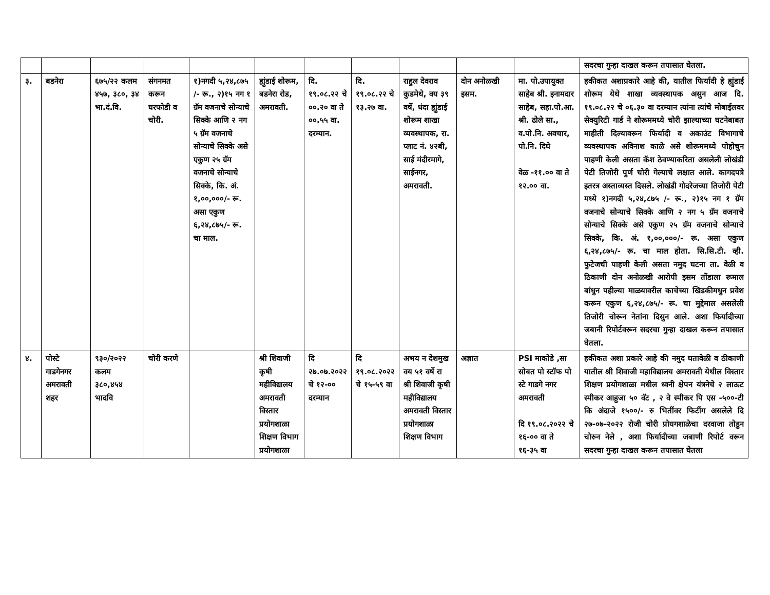| | | | | | | | | | | | सदरचा गुन्हा दाखल करून तपासात घेतला. |
| ३. | बडनेरा | ६७५/२२ कलम ४५७, ३८०, ३४ भा.दं.वि. | संगनमत करून घरफोडी व चोरी. | १)नगदी ५,२४,८७५ /- रू., २)१५ नग १ ग्रॅम वजनाचे सोन्याचे सिक्के आणि २ नग ५ ग्रॅम वजनाचे सोन्याचे सिक्के असे एकुण २५ ग्रॅम वजनाचे सोन्याचे सिक्के, कि. अं. १,००,०००/- रू. असा एकुण ६,२४,८७५/- रू. चा माल. | ह्युंडाई शोरूम, बडनेरा रोड, अमरावती. | दि. १९.०८.२२ चे ००.२० वा ते ००.५५ वा. दरम्यान. | दि. १९.०८.२२ चे १३.२७ वा. | राहुल देवराव कुडमेथे, वय ३९ वर्षे, धंदा ह्युंडाई शोरूम शाखा व्यवस्थापक, रा. प्लाट नं. ४२बी, साई मंदीरमागे, साईनगर, अमरावती. | दोन अनोळखी इसम. | मा. पो.उपायुक्त साहेब श्री. इनामदार साहेब, सहा.पो.आ. श्री. ढोले सा., व.पो.नि. अवचार, पो.नि. दिघे वेळ -११.०० वा ते १२.०० वा. | हकीकत अशाप्रकारे आहे की, यातील फिर्यादी हे ह्युंडाई शोरूम येथे शाखा व्यवस्थापक असुन आज दि. १९.०८.२२ चे ०६.३० वा दरम्यान त्यांना त्यांचे मोबाईलवर सेक्युरिटी गार्ड ने शोरूममध्ये चोरी झाल्याच्या घटनेबाबत माहीती दिल्यावरून फिर्यादी व अकाउंट विभागाचे व्यवस्थापक अविनाश काळे असे शोरूममध्ये पोहोचुन पाहणी केली असता कॅश ठेवण्याकरिता असलेली लोखंडी पेटी तिजोरी पुर्ण चोरी गेल्याचे लक्षात आले. कागदपत्रे इतरत्र अस्ताव्यस्त दिसले. लोखंडी गोदरेजच्या तिजोरी पेटी मध्ये १)नगदी ५,२४,८७५ /- रू., २)१५ नग १ ग्रॅम वजनाचे सोन्याचे सिक्के आणि २ नग ५ ग्रॅम वजनाचे सोन्याचे सिक्के असे एकुण २५ ग्रॅम वजनाचे सोन्याचे सिक्के, कि. अं. १,००,०००/- रू. असा एकुण ६,२४,८७५/- रू. चा माल होता. सि.सि.टी. व्ही. फुटेजची पाहणी केली असता नमुद घटना ता. वेळी व ठिकाणी दोन अनोळखी आरोपी इसम तोंडाला रूमाल बांधुन पहील्या माळयावरील काचेच्या खिडकीमधुन प्रवेश करून एकुण ६,२४,८७५/- रू. चा मुद्देमाल असलेली तिजोरी चोरून नेतांना दिसुन आले. अशा फिर्यादीच्या जबानी रिपोर्टवरून सदरचा गुन्हा दाखल करून तपासात घेतला. |
| ४. | पोस्टे गाडगेनगर अमरावती शहर | ९३०/२०२२ कलम ३८०,४५४ भादवि | चोरी करणे | | श्री शिवाजी कृषी महीविद्यालय अमरावती विस्तार प्रयोगशाळा शिक्षण विभाग प्रयोगशाळा | दि २७.०७.२०२२ चे १२-०० दरम्यान | दि १९.०८.२०२२ चे १५-५९ वा | अभय न देशमुख वय ५१ वर्षे रा श्री शिवाजी कृषी महीविद्यालय अमरावती विस्तार प्रयोगशाळा शिक्षण विभाग | अज्ञात | PSI माकोडे ,सा सोबत पो स्टॉफ पो स्टे गाडगे नगर अमरावती दि १९.०८.२०२२ चे १६-०० वा ते १६-३५ वा | हकीकत अशा प्रकारे आहे की नमुद घतावेळी व ठीकाणी यातील श्री शिवाजी महाविद्यालय अमरावती येथील विस्तार शिक्षण प्रयोगशाळा मधील ध्वनी क्षेपन यंत्रनेचे २ लाऊट स्पीकर आहुजा ५० वॅट , २ वे स्पीकर पि एस -५००-टी कि अंदाजे १५००/- रु भितींवर फिटींग असलेले दि २७-०७-२०२२ रोजी चोरी प्रोयगशाळेचा दरवाजा तोडुन चोरुन नेले , अशा फिर्यादीच्या जबाणी रिपोर्ट वरून सदरचा गुन्हा दाखल करून तपासात घेतला |